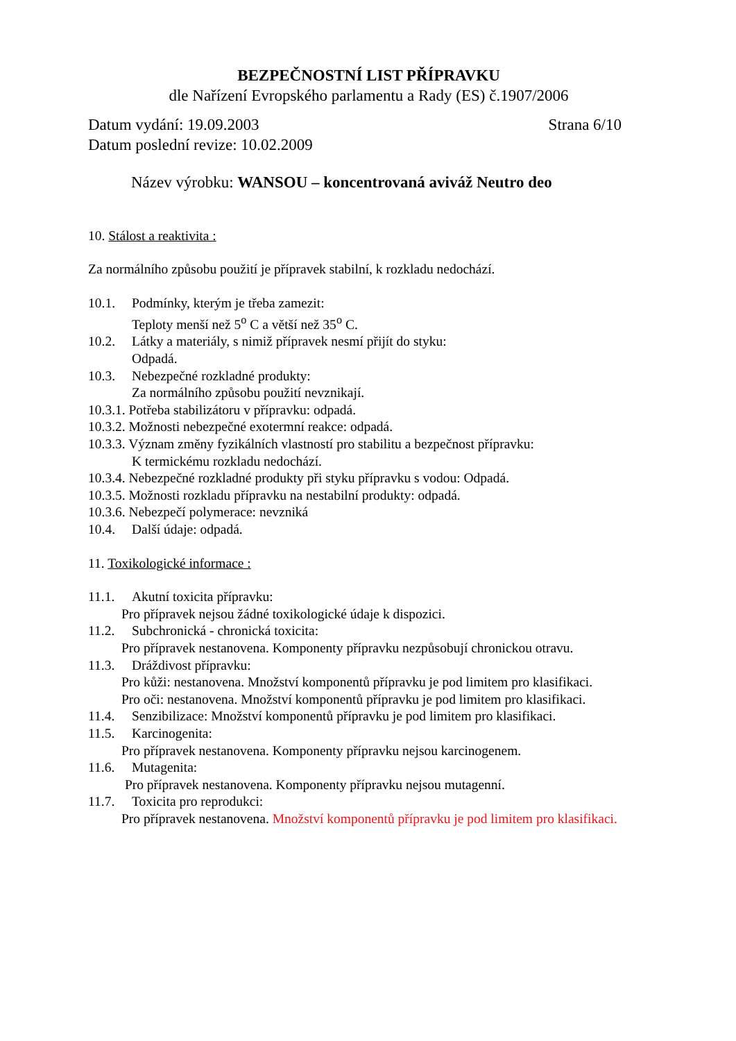BEZPEČNOSTNÍ LIST PŘÍPRAVKU
dle Nařízení Evropského parlamentu a Rady (ES) č.1907/2006
Datum vydání: 19.09.2003 Strana 6/10
Datum poslední revize: 10.02.2009
Název výrobku: WANSOU – koncentrovaná aviváž Neutro deo
10. Stálost a reaktivita :
Za normálního způsobu použití je přípravek stabilní, k rozkladu nedochází.
10.1. Podmínky, kterým je třeba zamezit:
Teploty menší než 5<sup>o</sup> C a větší než 35<sup>o</sup> C.
10.2. Látky a materiály, s nimiž přípravek nesmí přijít do styku:
Odpadá.
10.3. Nebezpečné rozkladné produkty:
Za normálního způsobu použití nevznikají.
10.3.1. Potřeba stabilizátoru v přípravku: odpadá.
10.3.2. Možnosti nebezpečné exotermní reakce: odpadá.
10.3.3. Význam změny fyzikálních vlastností pro stabilitu a bezpečnost přípravku:
K termickému rozkladu nedochází.
10.3.4. Nebezpečné rozkladné produkty při styku přípravku s vodou: Odpadá.
10.3.5. Možnosti rozkladu přípravku na nestabilní produkty: odpadá.
10.3.6. Nebezpečí polymerace: nevzniká
10.4. Další údaje: odpadá.
11. Toxikologické informace :
11.1. Akutní toxicita přípravku:
Pro přípravek nejsou žádné toxikologické údaje k dispozici.
11.2. Subchronická - chronická toxicita:
Pro přípravek nestanovena. Komponenty přípravku nezpůsobují chronickou otravu.
11.3. Dráždivost přípravku:
Pro kůži: nestanovena. Množství komponentů přípravku je pod limitem pro klasifikaci.
Pro oči: nestanovena. Množství komponentů přípravku je pod limitem pro klasifikaci.
11.4. Senzibilizace: Množství komponentů přípravku je pod limitem pro klasifikaci.
11.5. Karcinogenita:
Pro přípravek nestanovena. Komponenty přípravku nejsou karcinogenem.
11.6. Mutagenita:
Pro přípravek nestanovena. Komponenty přípravku nejsou mutagenní.
11.7. Toxicita pro reprodukci:
Pro přípravek nestanovena. Množství komponentů přípravku je pod limitem pro klasifikaci.